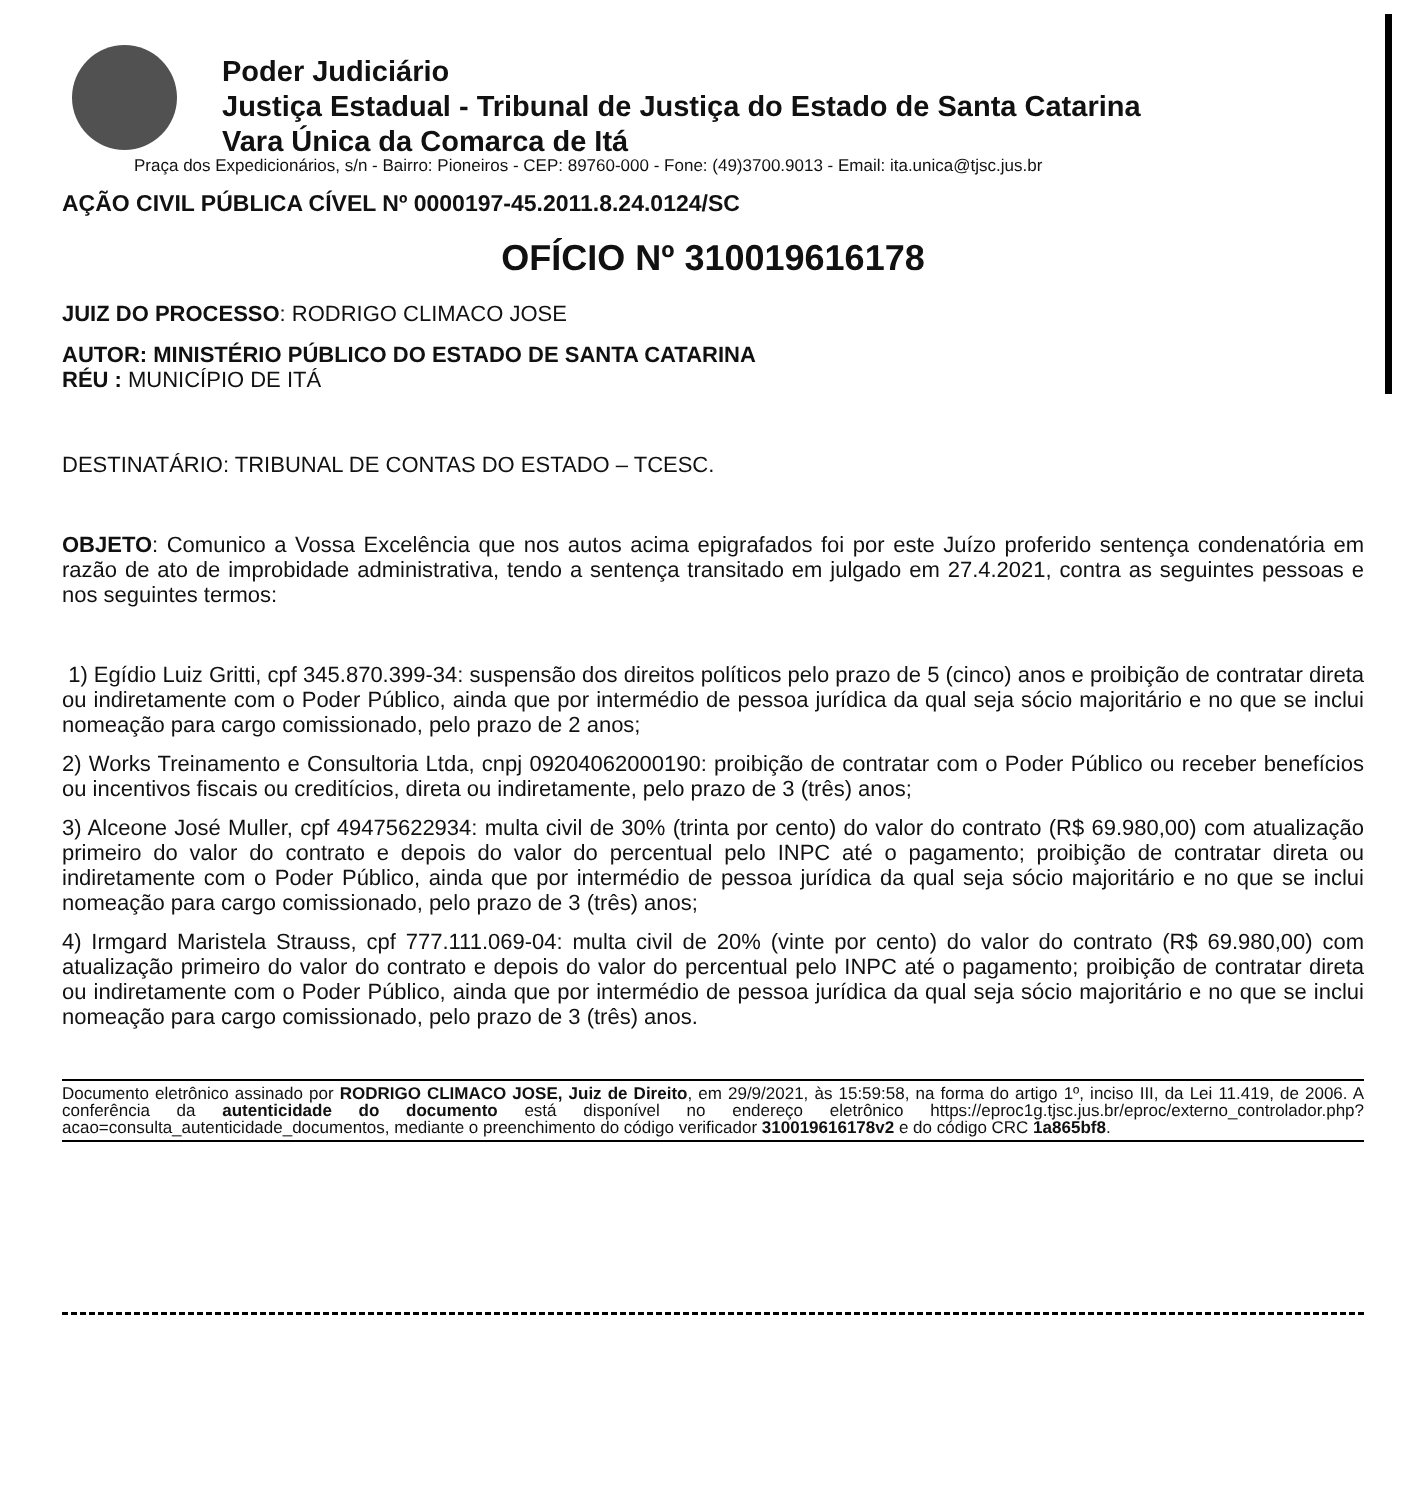Poder Judiciário
Justiça Estadual - Tribunal de Justiça do Estado de Santa Catarina
Vara Única da Comarca de Itá
Praça dos Expedicionários, s/n - Bairro: Pioneiros - CEP: 89760-000 - Fone: (49)3700.9013 - Email: ita.unica@tjsc.jus.br
AÇÃO CIVIL PÚBLICA CÍVEL Nº 0000197-45.2011.8.24.0124/SC
OFÍCIO Nº 310019616178
JUIZ DO PROCESSO: RODRIGO CLIMACO JOSE
AUTOR: MINISTÉRIO PÚBLICO DO ESTADO DE SANTA CATARINA
RÉU : MUNICÍPIO DE ITÁ
DESTINATÁRIO: TRIBUNAL DE CONTAS DO ESTADO – TCESC.
OBJETO: Comunico a Vossa Excelência que nos autos acima epigrafados foi por este Juízo proferido sentença condenatória em razão de ato de improbidade administrativa, tendo a sentença transitado em julgado em 27.4.2021, contra as seguintes pessoas e nos seguintes termos:
1) Egídio Luiz Gritti, cpf 345.870.399-34: suspensão dos direitos políticos pelo prazo de 5 (cinco) anos e proibição de contratar direta ou indiretamente com o Poder Público, ainda que por intermédio de pessoa jurídica da qual seja sócio majoritário e no que se inclui nomeação para cargo comissionado, pelo prazo de 2 anos;
2) Works Treinamento e Consultoria Ltda, cnpj 09204062000190: proibição de contratar com o Poder Público ou receber benefícios ou incentivos fiscais ou creditícios, direta ou indiretamente, pelo prazo de 3 (três) anos;
3) Alceone José Muller, cpf 49475622934: multa civil de 30% (trinta por cento) do valor do contrato (R$ 69.980,00) com atualização primeiro do valor do contrato e depois do valor do percentual pelo INPC até o pagamento; proibição de contratar direta ou indiretamente com o Poder Público, ainda que por intermédio de pessoa jurídica da qual seja sócio majoritário e no que se inclui nomeação para cargo comissionado, pelo prazo de 3 (três) anos;
4) Irmgard Maristela Strauss, cpf 777.111.069-04: multa civil de 20% (vinte por cento) do valor do contrato (R$ 69.980,00) com atualização primeiro do valor do contrato e depois do valor do percentual pelo INPC até o pagamento; proibição de contratar direta ou indiretamente com o Poder Público, ainda que por intermédio de pessoa jurídica da qual seja sócio majoritário e no que se inclui nomeação para cargo comissionado, pelo prazo de 3 (três) anos.
Documento eletrônico assinado por RODRIGO CLIMACO JOSE, Juiz de Direito, em 29/9/2021, às 15:59:58, na forma do artigo 1º, inciso III, da Lei 11.419, de 2006. A conferência da autenticidade do documento está disponível no endereço eletrônico https://eproc1g.tjsc.jus.br/eproc/externo_controlador.php?acao=consulta_autenticidade_documentos, mediante o preenchimento do código verificador 310019616178v2 e do código CRC 1a865bf8.